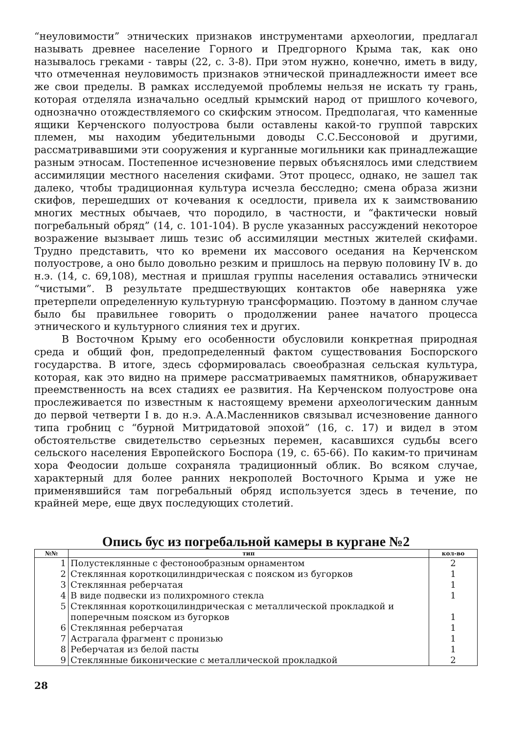“неуловимости” этнических признаков инструментами археологии, предлагал называть древнее население Горного и Предгорного Крыма так, как оно называлось греками - тавры (22, с. 3-8). При этом нужно, конечно, иметь в виду, что отмеченная неуловимость признаков этнической принадлежности имеет все же свои пределы. В рамках исследуемой проблемы нельзя не искать ту грань, которая отделяла изначально оседлый крымский народ от пришлого кочевого, однозначно отождествляемого со скифским этносом. Предполагая, что каменные ящики Керченского полуострова были оставлены какой-то группой таврских племен, мы находим убедительными доводы С.С.Бессоновой и другими, рассматривавшими эти сооружения и курганные могильники как принадлежащие разным этносам. Постепенное исчезновение первых объяснялось ими следствием ассимиляции местного населения скифами. Этот процесс, однако, не зашел так далеко, чтобы традиционная культура исчезла бесследно; смена образа жизни скифов, перешедших от кочевания к оседлости, привела их к заимствованию многих местных обычаев, что породило, в частности, и “фактически новый погребальный обряд” (14, с. 101-104). В русле указанных рассуждений некоторое возражение вызывает лишь тезис об ассимиляции местных жителей скифами. Трудно представить, что ко времени их массового оседания на Керченском полуострове, а оно было довольно резким и пришлось на первую половину IV в. до н.э. (14, с. 69,108), местная и пришлая группы населения оставались этнически “чистыми”. В результате предшествующих контактов обе наверняка уже претерпели определенную культурную трансформацию. Поэтому в данном случае было бы правильнее говорить о продолжении ранее начатого процесса этнического и культурного слияния тех и других.
В Восточном Крыму его особенности обусловили конкретная природная среда и общий фон, предопределенный фактом существования Боспорского государства. В итоге, здесь сформировалась своеобразная сельская культура, которая, как это видно на примере рассматриваемых памятников, обнаруживает преемственность на всех стадиях ее развития. На Керченском полуострове она прослеживается по известным к настоящему времени археологическим данным до первой четверти I в. до н.э. А.А.Масленников связывал исчезновение данного типа гробниц с “бурной Митридатовой эпохой” (16, с. 17) и видел в этом обстоятельстве свидетельство серьезных перемен, касавшихся судьбы всего сельского населения Европейского Боспора (19, с. 65-66). По каким-то причинам хора Феодосии дольше сохраняла традиционный облик. Во всяком случае, характерный для более ранних некрополей Восточного Крыма и уже не применявшийся там погребальный обряд используется здесь в течение, по крайней мере, еще двух последующих столетий.
Опись бус из погребальной камеры в кургане №2
| №№ | тип | кол-во |
| --- | --- | --- |
| 1 | Полустеклянные с фестонообразным орнаментом | 2 |
| 2 | Стеклянная короткоцилиндрическая с пояском из бугорков | 1 |
| 3 | Стеклянная реберчатая | 1 |
| 4 | В виде подвески из полихромного стекла | 1 |
| 5 | Стеклянная короткоцилиндрическая с металлической прокладкой и поперечным пояском из бугорков | 1 |
| 6 | Стеклянная реберчатая | 1 |
| 7 | Астрагала фрагмент с пронизью | 1 |
| 8 | Реберчатая из белой пасты | 1 |
| 9 | Стеклянные биконические с металлической прокладкой | 2 |
28